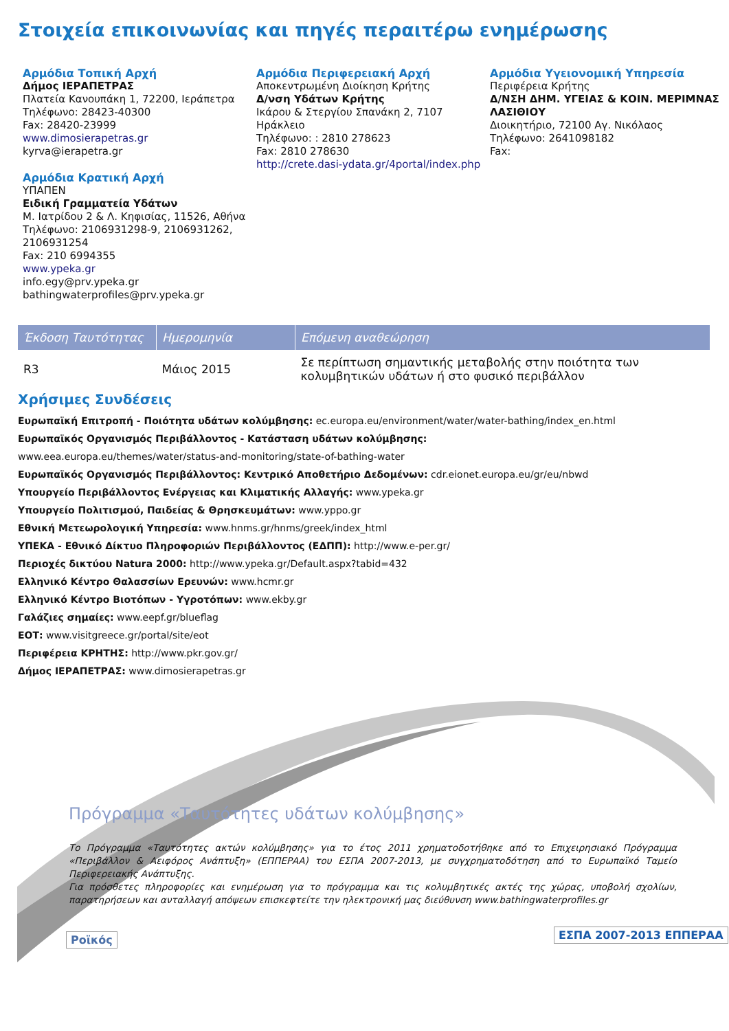Στοιχεία επικοινωνίας και πηγές περαιτέρω ενημέρωσης
Αρμόδια Τοπική Αρχή
Δήμος ΙΕΡΑΠΕΤΡΑΣ
Πλατεία Κανουπάκη 1, 72200, Ιεράπετρα
Τηλέφωνο: 28423-40300
Fax: 28420-23999
www.dimosierapetras.gr
kyrva@ierapetra.gr
Αρμόδια Κρατική Αρχή
ΥΠΑΠΕΝ
Ειδική Γραμματεία Υδάτων
Μ. Ιατρίδου 2 & Λ. Κηφισίας, 11526, Αθήνα
Τηλέφωνο: 2106931298-9, 2106931262, 2106931254
Fax: 210 6994355
www.ypeka.gr
info.egy@prv.ypeka.gr
bathingwaterprofiles@prv.ypeka.gr
Αρμόδια Περιφερειακή Αρχή
Αποκεντρωμένη Διοίκηση Κρήτης
Δ/νση Υδάτων Κρήτης
Ικάρου & Στεργίου Σπανάκη 2, 7107 Ηράκλειο
Τηλέφωνο: : 2810 278623
Fax: 2810 278630
http://crete.dasi-ydata.gr/4portal/index.php
Αρμόδια Υγειονομική Υπηρεσία
Περιφέρεια Κρήτης
Δ/ΝΣΗ ΔΗΜ. ΥΓΕΙΑΣ & ΚΟΙΝ. ΜΕΡΙΜΝΑΣ ΛΑΣΙΘΙΟΥ
Διοικητήριο, 72100 Αγ. Νικόλαος
Τηλέφωνο: 2641098182
Fax:
| Έκδοση Ταυτότητας | Ημερομηνία | Επόμενη αναθεώρηση |
| --- | --- | --- |
| R3 | Μάιος 2015 | Σε περίπτωση σημαντικής μεταβολής στην ποιότητα των κολυμβητικών υδάτων ή στο φυσικό περιβάλλον |
Χρήσιμες Συνδέσεις
Ευρωπαϊκή Επιτροπή - Ποιότητα υδάτων κολύμβησης: ec.europa.eu/environment/water/water-bathing/index_en.html
Ευρωπαϊκός Οργανισμός Περιβάλλοντος - Κατάσταση υδάτων κολύμβησης:
www.eea.europa.eu/themes/water/status-and-monitoring/state-of-bathing-water
Ευρωπαϊκός Οργανισμός Περιβάλλοντος: Κεντρικό Αποθετήριο Δεδομένων: cdr.eionet.europa.eu/gr/eu/nbwd
Υπουργείο Περιβάλλοντος Ενέργειας και Κλιματικής Αλλαγής: www.ypeka.gr
Υπουργείο Πολιτισμού, Παιδείας & Θρησκευμάτων: www.yppo.gr
Εθνική Μετεωρολογική Υπηρεσία: www.hnms.gr/hnms/greek/index_html
ΥΠΕΚΑ - Εθνικό Δίκτυο Πληροφοριών Περιβάλλοντος (ΕΔΠΠ): http://www.e-per.gr/
Περιοχές δικτύου Natura 2000: http://www.ypeka.gr/Default.aspx?tabid=432
Ελληνικό Κέντρο Θαλασσίων Ερευνών: www.hcmr.gr
Ελληνικό Κέντρο Βιοτόπων - Υγροτόπων: www.ekby.gr
Γαλάζιες σημαίες: www.eepf.gr/blueflag
ΕΟΤ: www.visitgreece.gr/portal/site/eot
Περιφέρεια ΚΡΗΤΗΣ: http://www.pkr.gov.gr/
Δήμος ΙΕΡΑΠΕΤΡΑΣ: www.dimosierapetras.gr
Πρόγραμμα «Ταυτότητες υδάτων κολύμβησης»
Το Πρόγραμμα «Ταυτότητες ακτών κολύμβησης» για το έτος 2011 χρηματοδοτήθηκε από το Επιχειρησιακό Πρόγραμμα «Περιβάλλον & Αειφόρος Ανάπτυξη» (ΕΠΠΕΡΑΑ) του ΕΣΠΑ 2007-2013, με συγχρηματοδότηση από το Ευρωπαϊκό Ταμείο Περιφερειακής Ανάπτυξης.
Για πρόσθετες πληροφορίες και ενημέρωση για το πρόγραμμα και τις κολυμβητικές ακτές της χώρας, υποβολή σχολίων, παρατηρήσεων και ανταλλαγή απόψεων επισκεφτείτε την ηλεκτρονική μας διεύθυνση www.bathingwaterprofiles.gr
Ροϊκός ΕΣΠΑ 2007-2013 ΕΠΠΕΡΑΑ